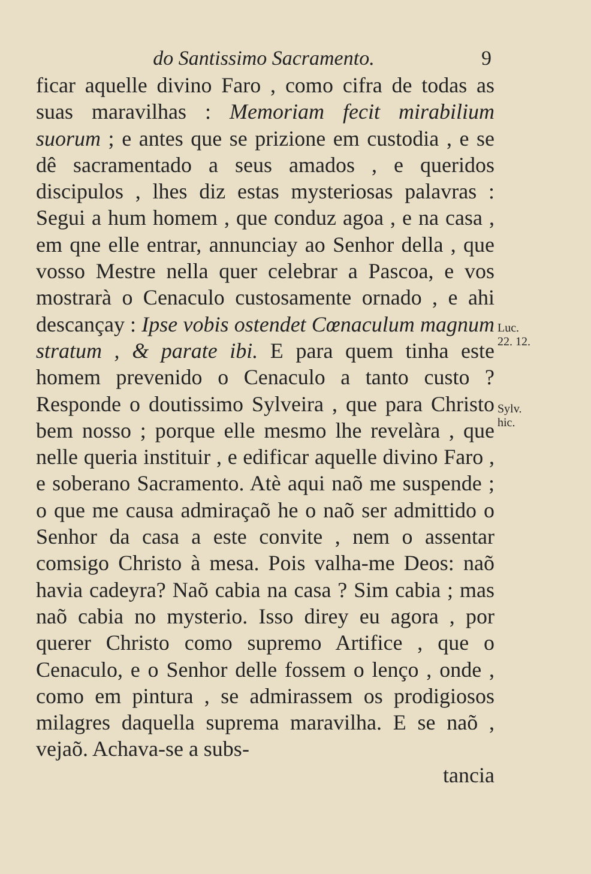do Santissimo Sacramento. 9
ficar aquelle divino Faro , como cifra de todas as suas maravilhas : Memoriam fecit mirabilium suorum ; e antes que se prizione em custodia , e se dê sacramentado a seus amados , e queridos discipulos , lhes diz estas mysteriosas palavras : Segui a hum homem , que conduz agoa , e na casa , em qne elle entrar, annunciay ao Senhor della , que vosso Mestre nella quer celebrar a Pascoa, e vos mostrarà o Cenaculo custosamente ornado , e ahi descançay : Ipse vobis ostendet Cœnaculum magnum stratum , & parate ibi. E para quem tinha este homem prevenido o Cenaculo a tanto custo ? Responde o doutissimo Sylveira , que para Christo bem nosso ; porque elle mesmo lhe revelàra , que nelle queria instituir , e edificar aquelle divino Faro , e soberano Sacramento. Atè aqui naõ me suspende ; o que me causa admiraçaõ he o naõ ser admittido o Senhor da casa a este convite , nem o assentar comsigo Christo à mesa. Pois valha-me Deos: naõ havia cadeyra? Naõ cabia na casa ? Sim cabia ; mas naõ cabia no mysterio. Isso direy eu agora , por querer Christo como supremo Artifice , que o Cenaculo, e o Senhor delle fossem o lenço , onde , como em pintura , se admirassem os prodigiosos milagres daquella suprema maravilha. E se naõ , vejaõ. Achava-se a subs-
Luc.
22. 12.
Sylv.
hic.
tancia